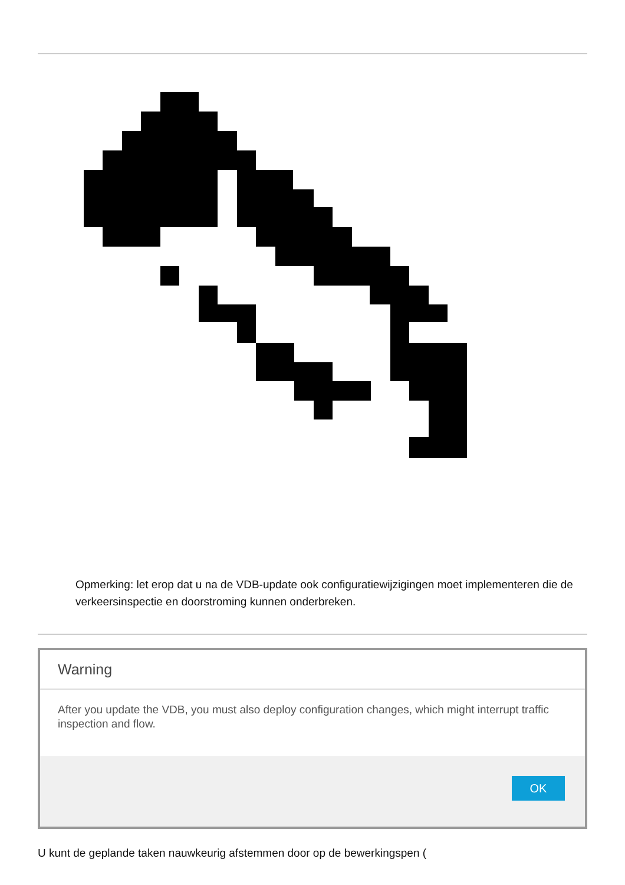Opmerking: let erop dat u na de VDB-update ook configuratiewijzigingen moet implementeren die de verkeersinspectie en doorstroming kunnen onderbreken.
Warning
After you update the VDB, you must also deploy configuration changes, which might interrupt traffic inspection and flow.
OK
U kunt de geplande taken nauwkeurig afstemmen door op de bewerkingspen (